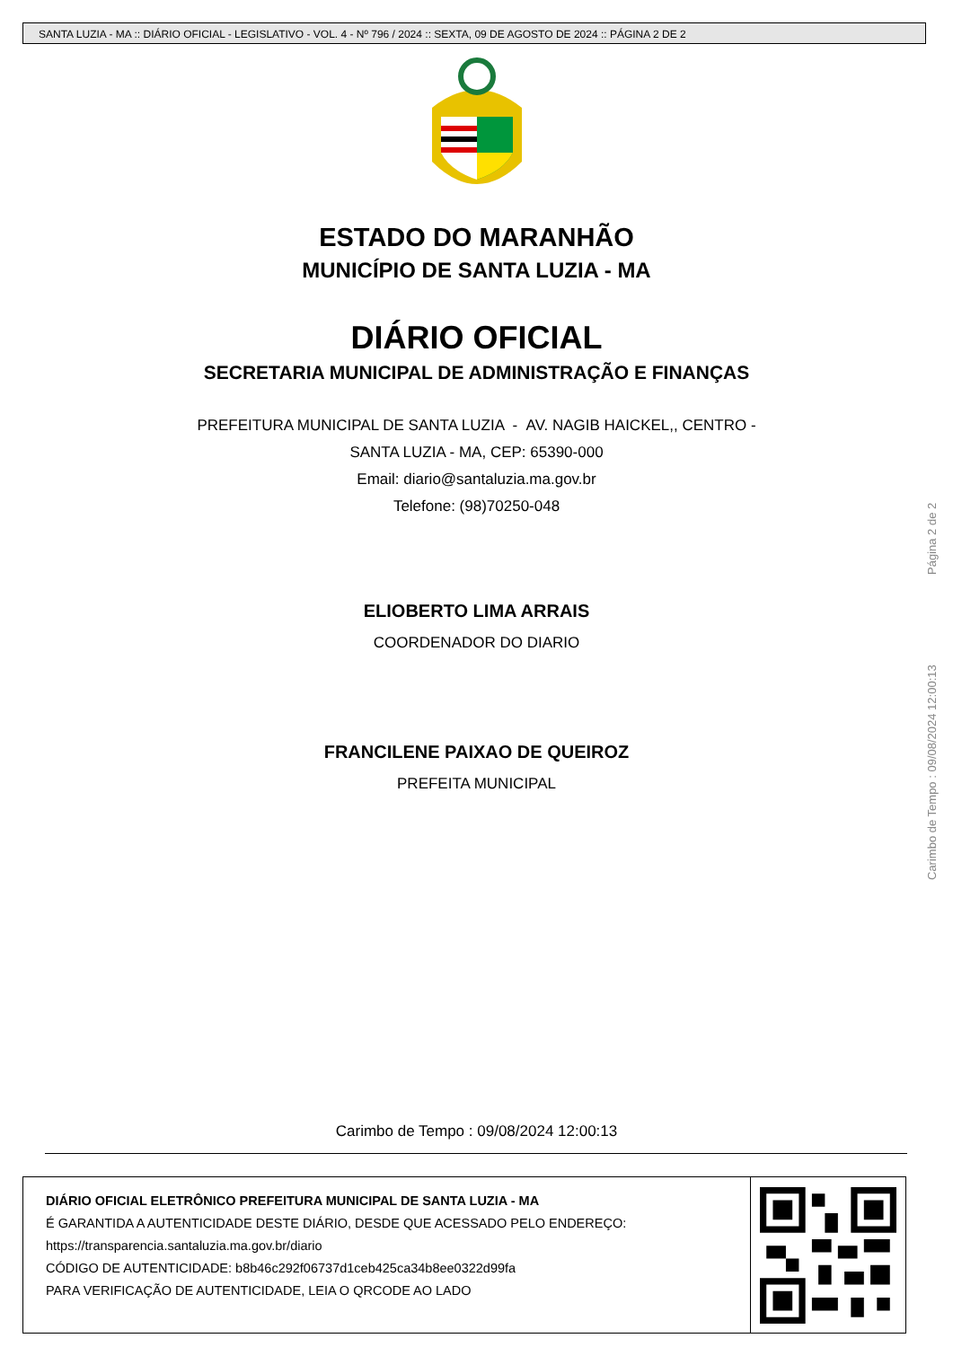SANTA LUZIA - MA :: DIÁRIO OFICIAL - LEGISLATIVO - VOL. 4 - Nº 796 / 2024 :: SEXTA, 09 DE AGOSTO DE 2024 :: PÁGINA 2 DE 2
ESTADO DO MARANHÃO
MUNICÍPIO DE SANTA LUZIA - MA
DIÁRIO OFICIAL
SECRETARIA MUNICIPAL DE ADMINISTRAÇÃO E FINANÇAS
PREFEITURA MUNICIPAL DE SANTA LUZIA - AV. NAGIB HAICKEL,, CENTRO -
SANTA LUZIA - MA, CEP: 65390-000
Email: diario@santaluzia.ma.gov.br
Telefone: (98)70250-048
ELIOBERTO LIMA ARRAIS
COORDENADOR DO DIARIO
FRANCILENE PAIXAO DE QUEIROZ
PREFEITA MUNICIPAL
Carimbo de Tempo : 09/08/2024 12:00:13 Página 2 de 2
Carimbo de Tempo : 09/08/2024 12:00:13
DIÁRIO OFICIAL ELETRÔNICO PREFEITURA MUNICIPAL DE SANTA LUZIA - MA
É GARANTIDA A AUTENTICIDADE DESTE DIÁRIO, DESDE QUE ACESSADO PELO ENDEREÇO:
https://transparencia.santaluzia.ma.gov.br/diario
CÓDIGO DE AUTENTICIDADE: b8b46c292f06737d1ceb425ca34b8ee0322d99fa
PARA VERIFICAÇÃO DE AUTENTICIDADE, LEIA O QRCODE AO LADO